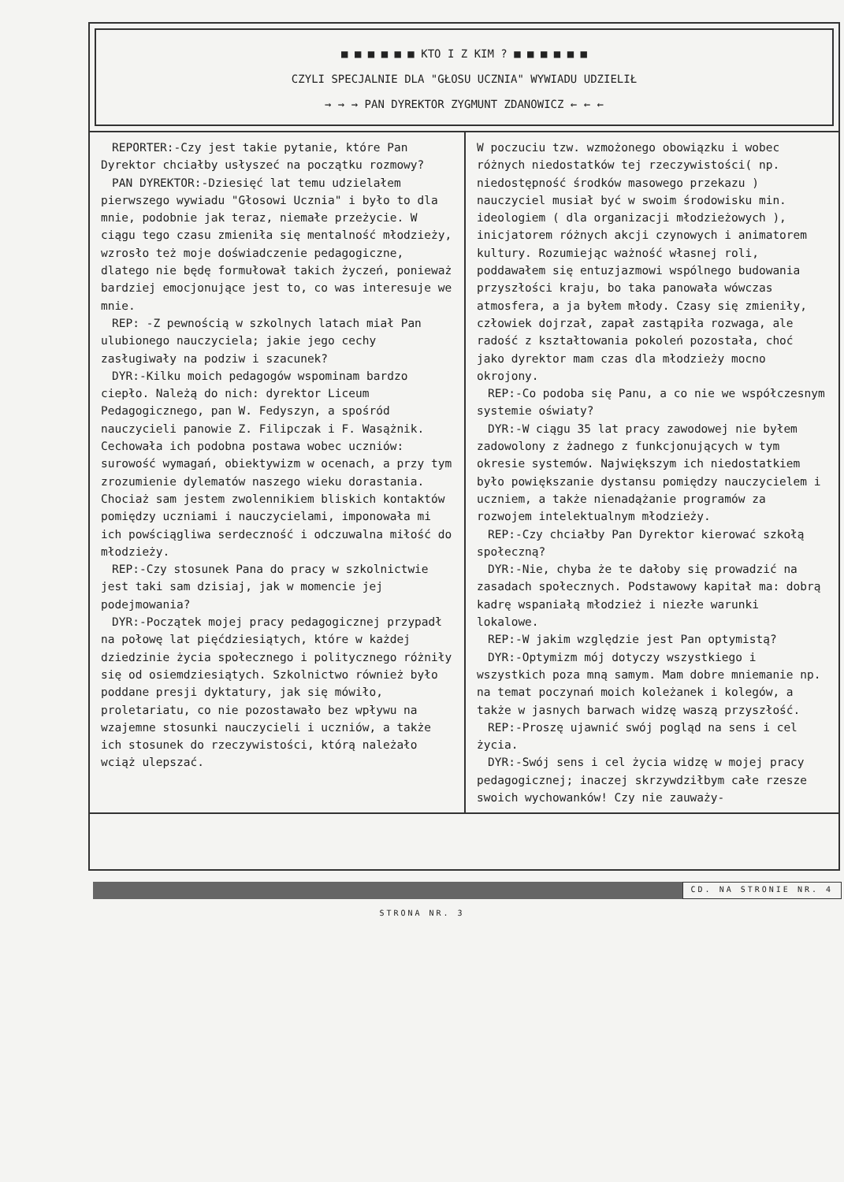■ ■ ■ ■ ■ ■ KTO I Z KIM ? ■ ■ ■ ■ ■ ■
CZYLI SPECJALNIE DLA "GŁOSU UCZNIA" WYWIADU UDZIELIŁ
→ → → PAN DYREKTOR ZYGMUNT ZDANOWICZ ← ← ←
REPORTER:-Czy jest takie pytanie, które Pan Dyrektor chciałby usłyszeć na początku rozmowy?
PAN DYREKTOR:-Dziesięć lat temu udzielałem pierwszego wywiadu "Głosowi Ucznia" i było to dla mnie, podobnie jak teraz, niemałe przeżycie. W ciągu tego czasu zmieniła się mentalność młodzieży, wzrosło też moje doświadczenie pedagogiczne, dlatego nie będę formułował takich życzeń, ponieważ bardziej emocjonujące jest to, co was interesuje we mnie.
REP: -Z pewnością w szkolnych latach miał Pan ulubionego nauczyciela; jakie jego cechy zasługiwały na podziw i szacunek?
DYR:-Kilku moich pedagogów wspominam bardzo ciepło. Należą do nich: dyrektor Liceum Pedagogicznego, pan W. Fedyszyn, a spośród nauczycieli panowie Z. Filipczak i F. Wasążnik. Cechowała ich podobna postawa wobec uczniów: surowość wymagań, obiektywizm w ocenach, a przy tym zrozumienie dylematów naszego wieku dorastania. Chociaż sam jestem zwolennikiem bliskich kontaktów pomiędzy uczniami i nauczycielami, imponowała mi ich powściągliwa serdeczność i odczuwalna miłość do młodzieży.
REP:-Czy stosunek Pana do pracy w szkolnictwie jest taki sam dzisiaj, jak w momencie jej podejmowania?
DYR:-Początek mojej pracy pedagogicznej przypadł na połowę lat pięćdziesiątych, które w każdej dziedzinie życia społecznego i politycznego różniły się od osiemdziesiątych. Szkolnictwo również było poddane presji dyktatury, jak się mówiło, proletariatu, co nie pozostawało bez wpływu na wzajemne stosunki nauczycieli i uczniów, a także ich stosunek do rzeczywistości, którą należało wciąż ulepszać.
W poczuciu tzw. wzmożonego obowiązku i wobec różnych niedostatków tej rzeczywistości( np. niedostępność środków masowego przekazu ) nauczyciel musiał być w swoim środowisku min. ideologiem ( dla organizacji młodzieżowych ), inicjatorem różnych akcji czynowych i animatorem kultury. Rozumiejąc ważność własnej roli, poddawałem się entuzjazmowi wspólnego budowania przyszłości kraju, bo taka panowała wówczas atmosfera, a ja byłem młody. Czasy się zmieniły, człowiek dojrzał, zapał zastąpiła rozwaga, ale radość z kształtowania pokoleń pozostała, choć jako dyrektor mam czas dla młodzieży mocno okrojony.
REP:-Co podoba się Panu, a co nie we współczesnym systemie oświaty?
DYR:-W ciągu 35 lat pracy zawodowej nie byłem zadowolony z żadnego z funkcjonujących w tym okresie systemów. Największym ich niedostatkiem było powiększanie dystansu pomiędzy nauczycielem i uczniem, a także nienadążanie programów za rozwojem intelektualnym młodzieży.
REP:-Czy chciałby Pan Dyrektor kierować szkołą społeczną?
DYR:-Nie, chyba że te dałoby się prowadzić na zasadach społecznych. Podstawowy kapitał ma: dobrą kadrę wspaniałą młodzież i niezłe warunki lokalowe.
REP:-W jakim względzie jest Pan optymistą?
DYR:-Optymizm mój dotyczy wszystkiego i wszystkich poza mną samym. Mam dobre mniemanie np. na temat poczynań moich koleżanek i kolegów, a także w jasnych barwach widzę waszą przyszłość.
REP:-Proszę ujawnić swój pogląd na sens i cel życia.
DYR:-Swój sens i cel życia widzę w mojej pracy pedagogicznej; inaczej skrzywdziłbym całe rzesze swoich wychowanków! Czy nie zauważy-
CD. NA STRONIE NR. 4
STRONA NR. 3